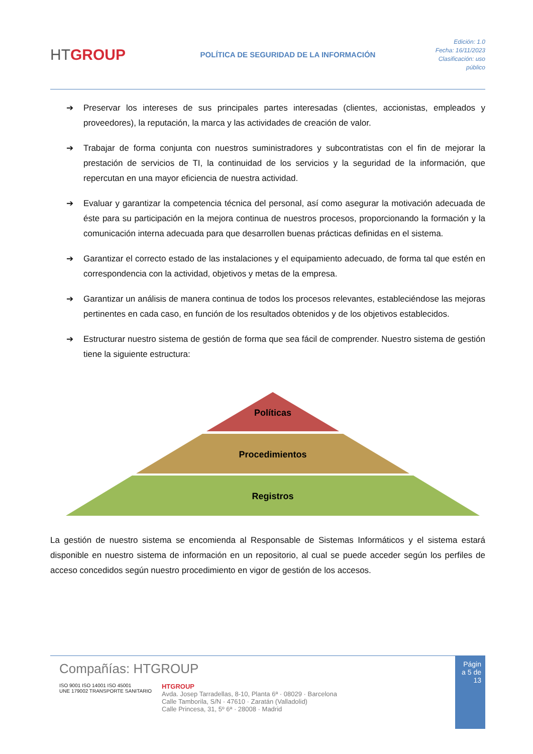HTGROUP
POLÍTICA DE SEGURIDAD DE LA INFORMACIÓN
Edición: 1.0
Fecha: 16/11/2023
Clasificación: uso
público
➔ Preservar los intereses de sus principales partes interesadas (clientes, accionistas, empleados y proveedores), la reputación, la marca y las actividades de creación de valor.
➔ Trabajar de forma conjunta con nuestros suministradores y subcontratistas con el fin de mejorar la prestación de servicios de TI, la continuidad de los servicios y la seguridad de la información, que repercutan en una mayor eficiencia de nuestra actividad.
➔ Evaluar y garantizar la competencia técnica del personal, así como asegurar la motivación adecuada de éste para su participación en la mejora continua de nuestros procesos, proporcionando la formación y la comunicación interna adecuada para que desarrollen buenas prácticas definidas en el sistema.
➔ Garantizar el correcto estado de las instalaciones y el equipamiento adecuado, de forma tal que estén en correspondencia con la actividad, objetivos y metas de la empresa.
➔ Garantizar un análisis de manera continua de todos los procesos relevantes, estableciéndose las mejoras pertinentes en cada caso, en función de los resultados obtenidos y de los objetivos establecidos.
➔ Estructurar nuestro sistema de gestión de forma que sea fácil de comprender. Nuestro sistema de gestión tiene la siguiente estructura:
Políticas
Procedimientos
Registros
La gestión de nuestro sistema se encomienda al Responsable de Sistemas Informáticos y el sistema estará disponible en nuestro sistema de información en un repositorio, al cual se puede acceder según los perfiles de acceso concedidos según nuestro procedimiento en vigor de gestión de los accesos.
Compañías: HTGROUP
ISO 9001 ISO 14001 ISO 45001
UNE 179002 TRANSPORTE SANITARIO
HTGROUP
Avda. Josep Tarradellas, 8-10, Planta 6ª · 08029 · Barcelona
Calle Tamborila, S/N · 47610 · Zaratán (Valladolid)
Calle Princesa, 31, 5º 6ª · 28008 · Madrid
Págin a 5 de 13